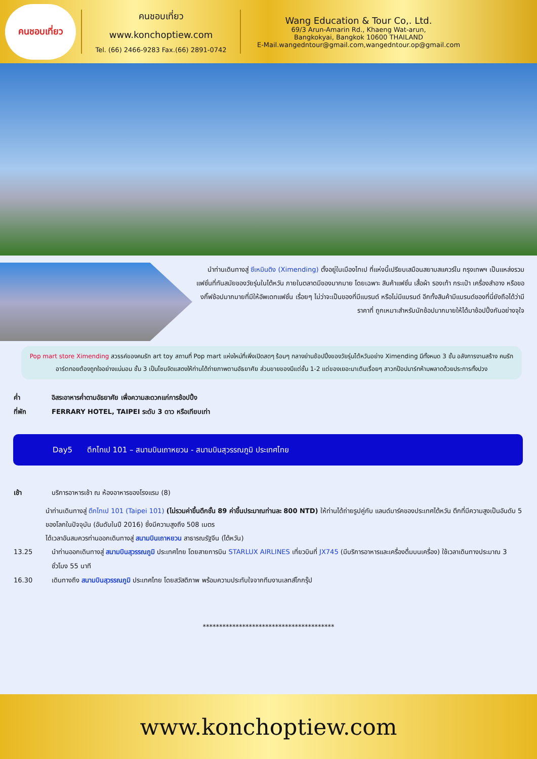คนชอบเที่ยว
คนชอบเที่ยว
www.konchoptiew.com
Tel. (66) 2466-9283 Fax.(66) 2891-0742
Wang Education & Tour Co,. Ltd.
69/3 Arun-Amarin Rd., Khaeng Wat-arun,
Bangkokyai, Bangkok 10600 THAILAND
E-Mail.wangedntour@gmail.com,wangedntour.op@gmail.com
นำท่านเดินทางสู่ ซีเหมินติง (Ximending) ตั้งอยู่ในเมืองไทเป ที่แห่งนี้เปรียบเสมือนสยามสแควร์ใน กรุงเทพฯ เป็นแหล่งรวมแฟชั่นที่ทันสมัยของวัยรุ่นในไต้หวัน ภายในตลาดมีของมากมาย โดยเฉพาะ สินค้าแฟชั่น เสื้อผ้า รองเท้า กระเป๋า เครื่องสำอาง หรือของกิ๊ฟช้อปมากมายที่มีให้อัพเดทแฟชั่น เรื่อยๆ ไม่ว่าจะเป็นของที่มีแบรนด์ หรือไม่มีแบรนด์ อีกทั้งสินค้ามีแบรนด์ของที่นี่ยังถือได้ว่ามีราคาที่ ถูกเหมาะสำหรับนักช้อปมากมายให้ได้มาช้อปปิ้งกันอย่างจุใจ
Pop mart store Ximending สวรรค์ของคนรัก art toy สถานที่ Pop mart แห่งใหม่ที่เพิ่งเปิดสดๆ ร้อนๆ กลางย่านช้อปปิ้งของวัยรุ่นไต้หวันอย่าง Ximending มีทั้งหมด 3 ชั้น อลังการงานสร้าง คนรักอาร์ตทอยต้องถูกใจอย่างแน่นอน ชั้น 3 เป็นโซนจัดแสดงให้ท่านได้ถ่ายภาพตามอัธยาศัย ส่วนขายของมีแต่ชั้น 1-2 แต่ของเยอะมาเติมเรื่อยๆ สาวกป๊อปมาร์ทห้ามพลาดด้วยประการทั้งปวง
ค่ำ อิสระอาหารค่ำตามอัธยาศัย เพื่อความสะดวกแก่การช้อปปิ้ง
ที่พัก FERRARY HOTEL, TAIPEI ระดับ 3 ดาว หรือเทียบเท่า
Day5 ตึกไทเป 101 – สนามบินเถาหยวน - สนามบินสุวรรณภูมิ ประเทศไทย
เช้า บริการอาหารเช้า ณ ห้องอาหารของโรงแรม (8)
นำท่านเดินทางสู่ ตึกไทเป 101 (Taipei 101) (ไม่รวมค่าขึ้นตึกชั้น 89 ค่าขึ้นประมาณท่านละ 800 NTD) ให้ท่านได้ถ่ายรูปคู่กับ แลนด์มาร์คของประเทศไต้หวัน ตึกที่มีความสูงเป็นอันดับ 5 ของโลกในปัจจุบัน (อันดับในปี 2016) ซึ่งมีความสูงถึง 508 เมตร
ได้เวลาอันสมควรท่านออกเดินทางสู่ สนามบินเถาหยวน สาธารณรัฐจีน (ไต้หวัน)
13.25 นำท่านออกเดินทางสู่ สนามบินสุวรรณภูมิ ประเทศไทย โดยสายการบิน STARLUX AIRLINES เที่ยวบินที่ JX745 (มีบริการอาหารและเครื่องดื่มบนเครื่อง) ใช้เวลาเดินทางประมาณ 3 ชั่วโมง 55 นาที
16.30 เดินทางถึง สนามบินสุวรรณภูมิ ประเทศไทย โดยสวัสดิภาพ พร้อมความประทับใจจากทีมงานเลทส์โกกรุ๊ป
****************************************
www.konchoptiew.com